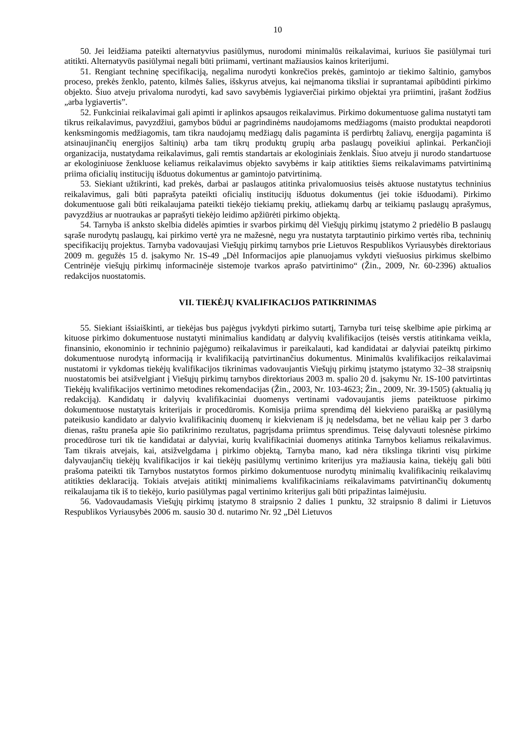10
50. Jei leidžiama pateikti alternatyvius pasiūlymus, nurodomi minimalūs reikalavimai, kuriuos šie pasiūlymai turi atitikti. Alternatyvūs pasiūlymai negali būti priimami, vertinant mažiausios kainos kriterijumi.
51. Rengiant techninę specifikaciją, negalima nurodyti konkrečios prekės, gamintojo ar tiekimo šaltinio, gamybos proceso, prekės ženklo, patento, kilmės šalies, išskyrus atvejus, kai neįmanoma tiksliai ir suprantamai apibūdinti pirkimo objekto. Šiuo atveju privaloma nurodyti, kad savo savybėmis lygiaverčiai pirkimo objektai yra priimtini, įrašant žodžius „arba lygiavertis”.
52. Funkciniai reikalavimai gali apimti ir aplinkos apsaugos reikalavimus. Pirkimo dokumentuose galima nustatyti tam tikrus reikalavimus, pavyzdžiui, gamybos būdui ar pagrindinėms naudojamoms medžiagoms (maisto produktai neapdoroti kenksmingomis medžiagomis, tam tikra naudojamų medžiagų dalis pagaminta iš perdirbtų žaliavų, energija pagaminta iš atsinaujinančių energijos šaltinių) arba tam tikrų produktų grupių arba paslaugų poveikiui aplinkai. Perkančioji organizacija, nustatydama reikalavimus, gali remtis standartais ar ekologiniais ženklais. Šiuo atveju ji nurodo standartuose ar ekologiniuose ženkluose keliamus reikalavimus objekto savybėms ir kaip atitikties šiems reikalavimams patvirtinimą priima oficialių institucijų išduotus dokumentus ar gamintojo patvirtinimą.
53. Siekiant užtikrinti, kad prekės, darbai ar paslaugos atitinka privalomuosius teisės aktuose nustatytus techninius reikalavimus, gali būti paprašyta pateikti oficialių institucijų išduotus dokumentus (jei tokie išduodami). Pirkimo dokumentuose gali būti reikalaujama pateikti tiekėjo tiekiamų prekių, atliekamų darbų ar teikiamų paslaugų aprašymus, pavyzdžius ar nuotraukas ar paprašyti tiekėjo leidimo apžiūrėti pirkimo objektą.
54. Tarnyba iš anksto skelbia didelės apimties ir svarbos pirkimų dėl Viešųjų pirkimų įstatymo 2 priedėlio B paslaugų sąraše nurodytų paslaugų, kai pirkimo vertė yra ne mažesnė, negu yra nustatyta tarptautinio pirkimo vertės riba, techninių specifikacijų projektus. Tarnyba vadovaujasi Viešųjų pirkimų tarnybos prie Lietuvos Respublikos Vyriausybės direktoriaus 2009 m. gegužės 15 d. įsakymo Nr. 1S-49 „Dėl Informacijos apie planuojamus vykdyti viešuosius pirkimus skelbimo Centrinėje viešųjų pirkimų informacinėje sistemoje tvarkos aprašo patvirtinimo“ (Žin., 2009, Nr. 60-2396) aktualios redakcijos nuostatomis.
VII. TIEKĖJŲ KVALIFIKACIJOS PATIKRINIMAS
55. Siekiant išsiaiškinti, ar tiekėjas bus pajėgus įvykdyti pirkimo sutartį, Tarnyba turi teisę skelbime apie pirkimą ar kituose pirkimo dokumentuose nustatyti minimalius kandidatų ar dalyvių kvalifikacijos (teisės verstis atitinkama veikla, finansinio, ekonominio ir techninio pajėgumo) reikalavimus ir pareikalauti, kad kandidatai ar dalyviai pateiktų pirkimo dokumentuose nurodytą informaciją ir kvalifikaciją patvirtinančius dokumentus. Minimalūs kvalifikacijos reikalavimai nustatomi ir vykdomas tiekėjų kvalifikacijos tikrinimas vadovaujantis Viešųjų pirkimų įstatymo įstatymo 32–38 straipsnių nuostatomis bei atsižvelgiant į Viešųjų pirkimų tarnybos direktoriaus 2003 m. spalio 20 d. įsakymu Nr. 1S-100 patvirtintas Tiekėjų kvalifikacijos vertinimo metodines rekomendacijas (Žin., 2003, Nr. 103-4623; Žin., 2009, Nr. 39-1505) (aktualią jų redakciją). Kandidatų ir dalyvių kvalifikaciniai duomenys vertinami vadovaujantis jiems pateiktuose pirkimo dokumentuose nustatytais kriterijais ir procedūromis. Komisija priima sprendimą dėl kiekvieno paraišką ar pasiūlymą pateikusio kandidato ar dalyvio kvalifikacinių duomenų ir kiekvienam iš jų nedelsdama, bet ne vėliau kaip per 3 darbo dienas, raštu praneša apie šio patikrinimo rezultatus, pagrįsdama priimtus sprendimus. Teisę dalyvauti tolesnėse pirkimo procedūrose turi tik tie kandidatai ar dalyviai, kurių kvalifikaciniai duomenys atitinka Tarnybos keliamus reikalavimus. Tam tikrais atvejais, kai, atsižvelgdama į pirkimo objektą, Tarnyba mano, kad nėra tikslinga tikrinti visų pirkime dalyvaujančių tiekėjų kvalifikacijos ir kai tiekėjų pasiūlymų vertinimo kriterijus yra mažiausia kaina, tiekėjų gali būti prašoma pateikti tik Tarnybos nustatytos formos pirkimo dokumentuose nurodytų minimalių kvalifikacinių reikalavimų atitikties deklaraciją. Tokiais atvejais atitiktį minimaliems kvalifikaciniams reikalavimams patvirtinančių dokumentų reikalaujama tik iš to tiekėjo, kurio pasiūlymas pagal vertinimo kriterijus gali būti pripažintas laimėjusiu.
56. Vadovaudamasis Viešųjų pirkimų įstatymo 8 straipsnio 2 dalies 1 punktu, 32 straipsnio 8 dalimi ir Lietuvos Respublikos Vyriausybės 2006 m. sausio 30 d. nutarimo Nr. 92 „Dėl Lietuvos